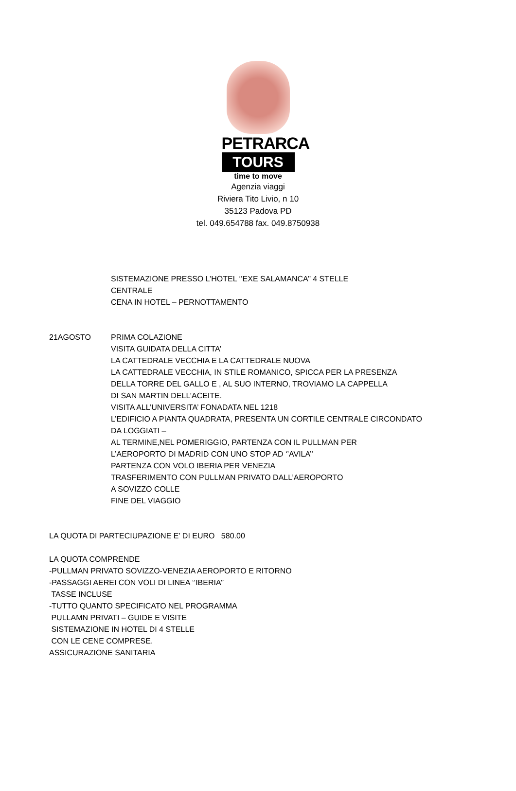PETRARCA
TOURS
time to move
Agenzia viaggi
Riviera Tito Livio, n 10
35123 Padova PD
tel. 049.654788 fax. 049.8750938
SISTEMAZIONE PRESSO L’HOTEL ‘’EXE SALAMANCA’’ 4 STELLE
CENTRALE
CENA IN HOTEL – PERNOTTAMENTO
21AGOSTO PRIMA COLAZIONE
VISITA GUIDATA DELLA CITTA’
LA CATTEDRALE VECCHIA E LA CATTEDRALE NUOVA
LA CATTEDRALE VECCHIA, IN STILE ROMANICO, SPICCA PER LA PRESENZA
DELLA TORRE DEL GALLO E , AL SUO INTERNO, TROVIAMO LA CAPPELLA
DI SAN MARTIN DELL’ACEITE.
VISITA ALL’UNIVERSITA’ FONADATA NEL 1218
L’EDIFICIO A PIANTA QUADRATA, PRESENTA UN CORTILE CENTRALE CIRCONDATO
DA LOGGIATI –
AL TERMINE,NEL POMERIGGIO, PARTENZA CON IL PULLMAN PER
L’AEROPORTO DI MADRID CON UNO STOP AD ‘’AVILA’’
PARTENZA CON VOLO IBERIA PER VENEZIA
TRASFERIMENTO CON PULLMAN PRIVATO DALL’AEROPORTO
A SOVIZZO COLLE
FINE DEL VIAGGIO
LA QUOTA DI PARTECIUPAZIONE E’ DI EURO 580.00
LA QUOTA COMPRENDE
-PULLMAN PRIVATO SOVIZZO-VENEZIA AEROPORTO E RITORNO
-PASSAGGI AEREI CON VOLI DI LINEA ‘’IBERIA’’
TASSE INCLUSE
-TUTTO QUANTO SPECIFICATO NEL PROGRAMMA
PULLAMN PRIVATI – GUIDE E VISITE
SISTEMAZIONE IN HOTEL DI 4 STELLE
CON LE CENE COMPRESE.
ASSICURAZIONE SANITARIA